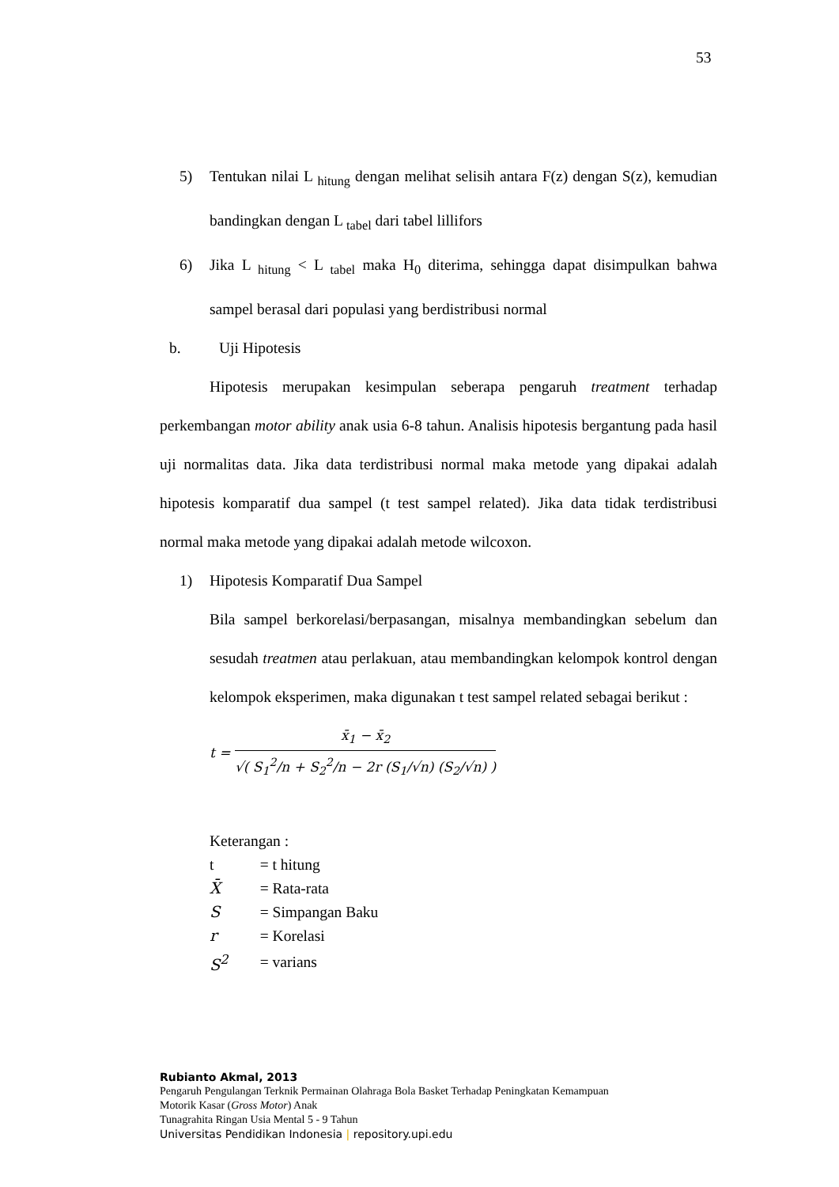53
5) Tentukan nilai L <sub>hitung</sub> dengan melihat selisih antara F(z) dengan S(z), kemudian bandingkan dengan L <sub>tabel</sub> dari tabel lillifors
6) Jika L <sub>hitung</sub> < L <sub>tabel</sub> maka H<sub>0</sub> diterima, sehingga dapat disimpulkan bahwa sampel berasal dari populasi yang berdistribusi normal
b. Uji Hipotesis
Hipotesis merupakan kesimpulan seberapa pengaruh treatment terhadap perkembangan motor ability anak usia 6-8 tahun. Analisis hipotesis bergantung pada hasil uji normalitas data. Jika data terdistribusi normal maka metode yang dipakai adalah hipotesis komparatif dua sampel (t test sampel related). Jika data tidak terdistribusi normal maka metode yang dipakai adalah metode wilcoxon.
1) Hipotesis Komparatif Dua Sampel
Bila sampel berkorelasi/berpasangan, misalnya membandingkan sebelum dan sesudah treatmen atau perlakuan, atau membandingkan kelompok kontrol dengan kelompok eksperimen, maka digunakan t test sampel related sebagai berikut :
t =
x̄<sub>1</sub> − x̄<sub>2</sub>
√( S<sub>1</sub><sup>2</sup>/n + S<sub>2</sub><sup>2</sup>/n − 2r (S<sub>1</sub>/√n) (S<sub>2</sub>/√n) )
Keterangan :
| t | = t hitung |
| X̄ | = Rata-rata |
| S | = Simpangan Baku |
| r | = Korelasi |
| S<sup>2</sup> | = varians |
Rubianto Akmal, 2013
Pengaruh Pengulangan Terknik Permainan Olahraga Bola Basket Terhadap Peningkatan Kemampuan
Motorik Kasar (Gross Motor) Anak
Tunagrahita Ringan Usia Mental 5 - 9 Tahun
Universitas Pendidikan Indonesia | repository.upi.edu